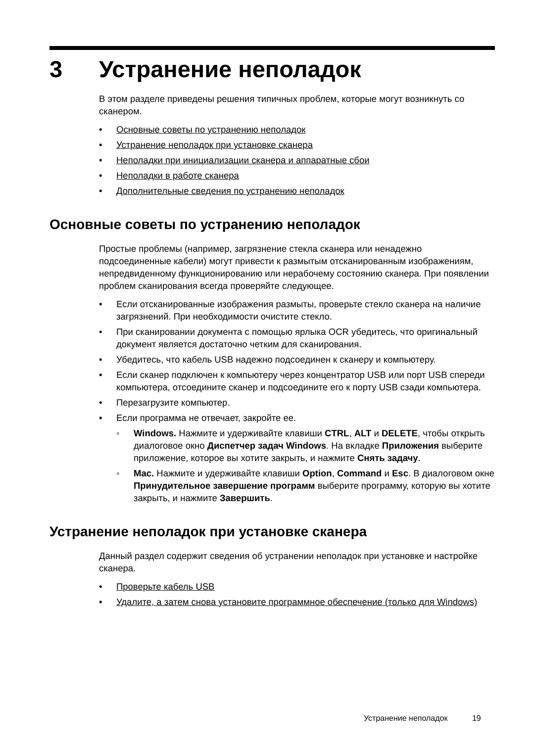3 Устранение неполадок
В этом разделе приведены решения типичных проблем, которые могут возникнуть со сканером.
• Основные советы по устранению неполадок
• Устранение неполадок при установке сканера
• Неполадки при инициализации сканера и аппаратные сбои
• Неполадки в работе сканера
• Дополнительные сведения по устранению неполадок
Основные советы по устранению неполадок
Простые проблемы (например, загрязнение стекла сканера или ненадежно подсоединенные кабели) могут привести к размытым отсканированным изображениям, непредвиденному функционированию или нерабочему состоянию сканера. При появлении проблем сканирования всегда проверяйте следующее.
• Если отсканированные изображения размыты, проверьте стекло сканера на наличие загрязнений. При необходимости очистите стекло.
• При сканировании документа с помощью ярлыка OCR убедитесь, что оригинальный документ является достаточно четким для сканирования.
• Убедитесь, что кабель USB надежно подсоединен к сканеру и компьютеру.
• Если сканер подключен к компьютеру через концентратор USB или порт USB спереди компьютера, отсоедините сканер и подсоедините его к порту USB сзади компьютера.
• Перезагрузите компьютер.
• Если программа не отвечает, закройте ее.
◦ Windows. Нажмите и удерживайте клавиши CTRL, ALT и DELETE, чтобы открыть диалоговое окно Диспетчер задач Windows. На вкладке Приложения выберите приложение, которое вы хотите закрыть, и нажмите Снять задачу.
◦ Mac. Нажмите и удерживайте клавиши Option, Command и Esc. В диалоговом окне Принудительное завершение программ выберите программу, которую вы хотите закрыть, и нажмите Завершить.
Устранение неполадок при установке сканера
Данный раздел содержит сведения об устранении неполадок при установке и настройке сканера.
• Проверьте кабель USB
• Удалите, а затем снова установите программное обеспечение (только для Windows)
Устранение неполадок 19